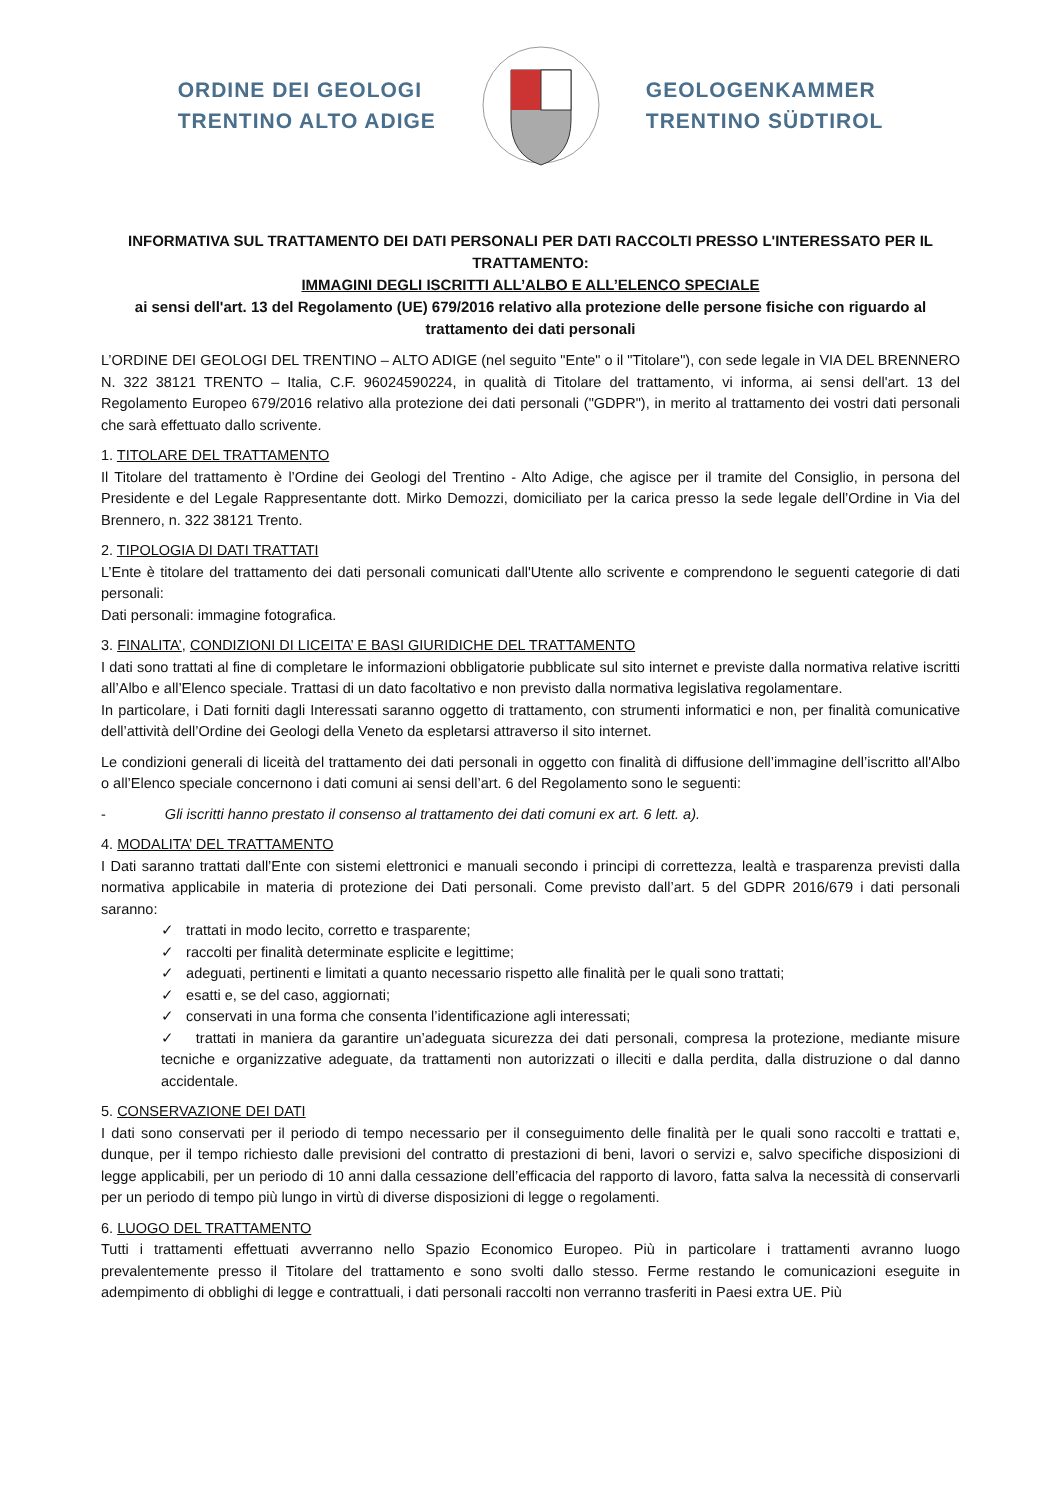ORDINE DEI GEOLOGI
TRENTINO ALTO ADIGE
GEOLOGENKAMMER
TRENTINO SÜDTIROL
INFORMATIVA SUL TRATTAMENTO DEI DATI PERSONALI PER DATI RACCOLTI PRESSO L'INTERESSATO PER IL TRATTAMENTO:
IMMAGINI DEGLI ISCRITTI ALL’ALBO E ALL’ELENCO SPECIALE
ai sensi dell'art. 13 del Regolamento (UE) 679/2016 relativo alla protezione delle persone fisiche con riguardo al trattamento dei dati personali
L’ORDINE DEI GEOLOGI DEL TRENTINO – ALTO ADIGE (nel seguito "Ente" o il "Titolare"), con sede legale in VIA DEL BRENNERO N. 322 38121 TRENTO – Italia, C.F. 96024590224, in qualità di Titolare del trattamento, vi informa, ai sensi dell'art. 13 del Regolamento Europeo 679/2016 relativo alla protezione dei dati personali ("GDPR"), in merito al trattamento dei vostri dati personali che sarà effettuato dallo scrivente.
1. TITOLARE DEL TRATTAMENTO
Il Titolare del trattamento è l’Ordine dei Geologi del Trentino - Alto Adige, che agisce per il tramite del Consiglio, in persona del Presidente e del Legale Rappresentante dott. Mirko Demozzi, domiciliato per la carica presso la sede legale dell’Ordine in Via del Brennero, n. 322 38121 Trento.
2. TIPOLOGIA DI DATI TRATTATI
L’Ente è titolare del trattamento dei dati personali comunicati dall'Utente allo scrivente e comprendono le seguenti categorie di dati personali:
Dati personali: immagine fotografica.
3. FINALITA’, CONDIZIONI DI LICEITA’ E BASI GIURIDICHE DEL TRATTAMENTO
I dati sono trattati al fine di completare le informazioni obbligatorie pubblicate sul sito internet e previste dalla normativa relative iscritti all’Albo e all’Elenco speciale. Trattasi di un dato facoltativo e non previsto dalla normativa legislativa regolamentare.
In particolare, i Dati forniti dagli Interessati saranno oggetto di trattamento, con strumenti informatici e non, per finalità comunicative dell’attività dell’Ordine dei Geologi della Veneto da espletarsi attraverso il sito internet.
Le condizioni generali di liceità del trattamento dei dati personali in oggetto con finalità di diffusione dell’immagine dell’iscritto all'Albo o all’Elenco speciale concernono i dati comuni ai sensi dell’art. 6 del Regolamento sono le seguenti:
- Gli iscritti hanno prestato il consenso al trattamento dei dati comuni ex art. 6 lett. a).
4. MODALITA’ DEL TRATTAMENTO
I Dati saranno trattati dall’Ente con sistemi elettronici e manuali secondo i principi di correttezza, lealtà e trasparenza previsti dalla normativa applicabile in materia di protezione dei Dati personali. Come previsto dall’art. 5 del GDPR 2016/679 i dati personali saranno:
✓ trattati in modo lecito, corretto e trasparente;
✓ raccolti per finalità determinate esplicite e legittime;
✓ adeguati, pertinenti e limitati a quanto necessario rispetto alle finalità per le quali sono trattati;
✓ esatti e, se del caso, aggiornati;
✓ conservati in una forma che consenta l’identificazione agli interessati;
✓ trattati in maniera da garantire un’adeguata sicurezza dei dati personali, compresa la protezione, mediante misure tecniche e organizzative adeguate, da trattamenti non autorizzati o illeciti e dalla perdita, dalla distruzione o dal danno accidentale.
5. CONSERVAZIONE DEI DATI
I dati sono conservati per il periodo di tempo necessario per il conseguimento delle finalità per le quali sono raccolti e trattati e, dunque, per il tempo richiesto dalle previsioni del contratto di prestazioni di beni, lavori o servizi e, salvo specifiche disposizioni di legge applicabili, per un periodo di 10 anni dalla cessazione dell’efficacia del rapporto di lavoro, fatta salva la necessità di conservarli per un periodo di tempo più lungo in virtù di diverse disposizioni di legge o regolamenti.
6. LUOGO DEL TRATTAMENTO
Tutti i trattamenti effettuati avverranno nello Spazio Economico Europeo. Più in particolare i trattamenti avranno luogo prevalentemente presso il Titolare del trattamento e sono svolti dallo stesso. Ferme restando le comunicazioni eseguite in adempimento di obblighi di legge e contrattuali, i dati personali raccolti non verranno trasferiti in Paesi extra UE. Più